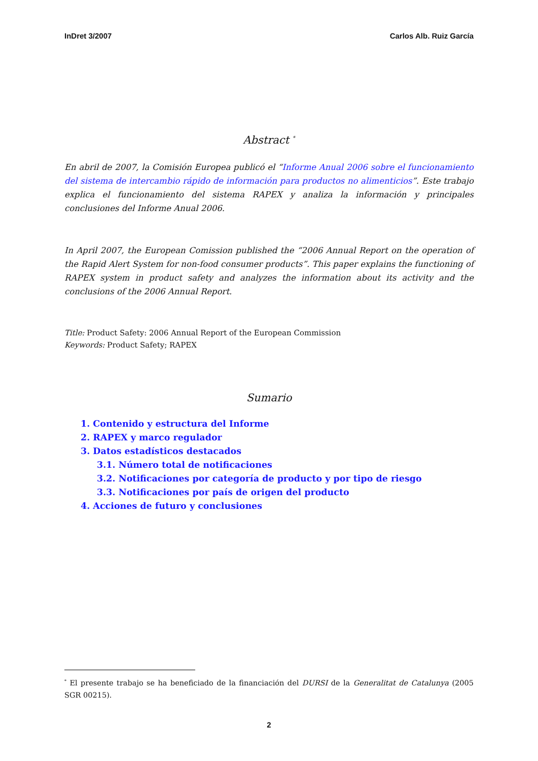InDret 3/2007 Carlos Alb. Ruiz García
Abstract <sup>*</sup>
En abril de 2007, la Comisión Europea publicó el “Informe Anual 2006 sobre el funcionamiento del sistema de intercambio rápido de información para productos no alimenticios”. Este trabajo explica el funcionamiento del sistema RAPEX y analiza la información y principales conclusiones del Informe Anual 2006.
In April 2007, the European Comission published the “2006 Annual Report on the operation of the Rapid Alert System for non-food consumer products”. This paper explains the functioning of RAPEX system in product safety and analyzes the information about its activity and the conclusions of the 2006 Annual Report.
Title: Product Safety: 2006 Annual Report of the European Commission
Keywords: Product Safety; RAPEX
Sumario
1. Contenido y estructura del Informe
2. RAPEX y marco regulador
3. Datos estadísticos destacados
3.1. Número total de notificaciones
3.2. Notificaciones por categoría de producto y por tipo de riesgo
3.3. Notificaciones por país de origen del producto
4. Acciones de futuro y conclusiones
<sup>*</sup> El presente trabajo se ha beneficiado de la financiación del DURSI de la Generalitat de Catalunya (2005 SGR 00215).
2